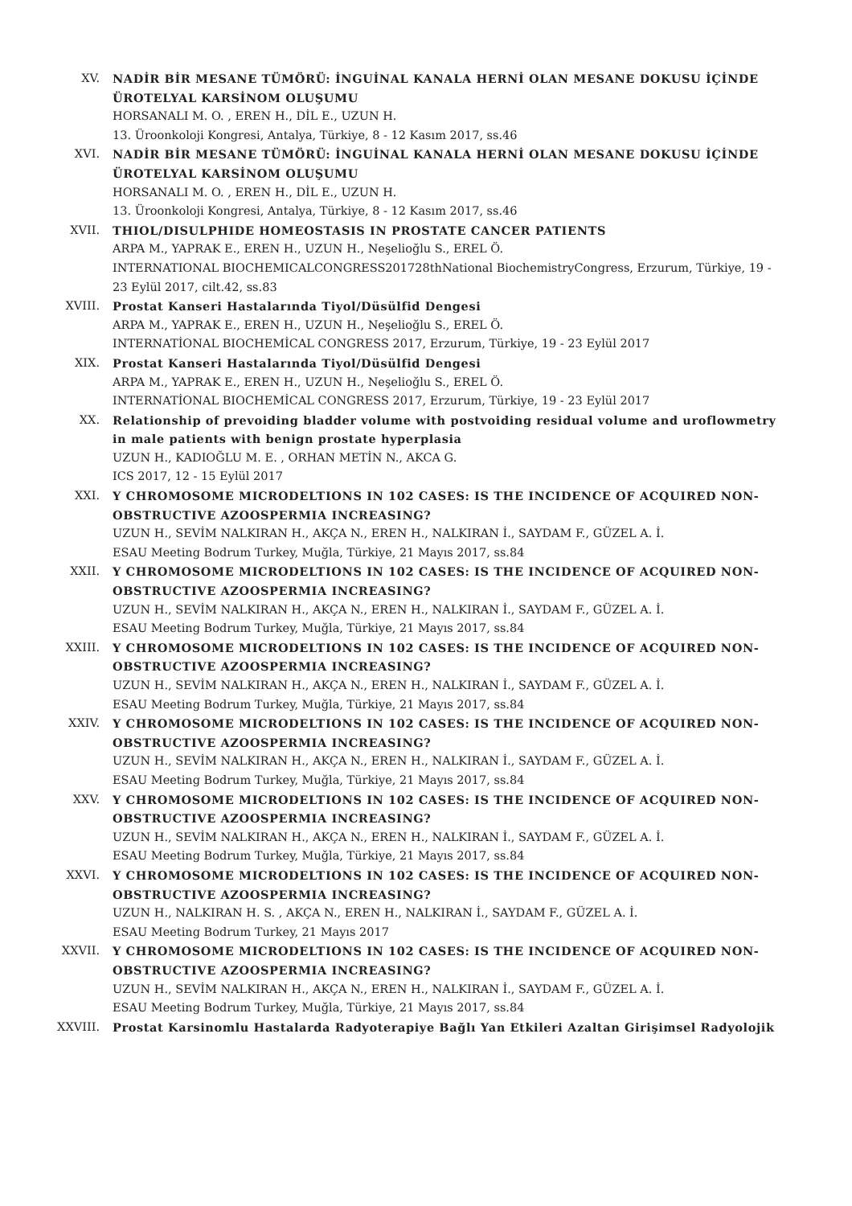XV. NADİR BİR MESANE TÜMÖRÜ: İNGUİNAL KANALA HERNİ OLAN MESANE DOKUSU İÇİNDE ÜROTELYAL KARSİNOM OLUŞUMU
HORSANALI M. O. , EREN H., DİL E., UZUN H.
13. Üroonkoloji Kongresi, Antalya, Türkiye, 8 - 12 Kasım 2017, ss.46
XVI. NADİR BİR MESANE TÜMÖRÜ: İNGUİNAL KANALA HERNİ OLAN MESANE DOKUSU İÇİNDE ÜROTELYAL KARSİNOM OLUŞUMU
HORSANALI M. O. , EREN H., DİL E., UZUN H.
13. Üroonkoloji Kongresi, Antalya, Türkiye, 8 - 12 Kasım 2017, ss.46
XVII. THIOL/DISULPHIDE HOMEOSTASIS IN PROSTATE CANCER PATIENTS
ARPA M., YAPRAK E., EREN H., UZUN H., Neşelioğlu S., EREL Ö.
INTERNATIONAL BIOCHEMICALCONGRESS201728thNational BiochemistryCongress, Erzurum, Türkiye, 19 - 23 Eylül 2017, cilt.42, ss.83
XVIII. Prostat Kanseri Hastalarında Tiyol/Düsülfid Dengesi
ARPA M., YAPRAK E., EREN H., UZUN H., Neşelioğlu S., EREL Ö.
INTERNATİONAL BIOCHEMİCAL CONGRESS 2017, Erzurum, Türkiye, 19 - 23 Eylül 2017
XIX. Prostat Kanseri Hastalarında Tiyol/Düsülfid Dengesi
ARPA M., YAPRAK E., EREN H., UZUN H., Neşelioğlu S., EREL Ö.
INTERNATİONAL BIOCHEMİCAL CONGRESS 2017, Erzurum, Türkiye, 19 - 23 Eylül 2017
XX. Relationship of prevoiding bladder volume with postvoiding residual volume and uroflowmetry in male patients with benign prostate hyperplasia
UZUN H., KADIOĞLU M. E. , ORHAN METİN N., AKCA G.
ICS 2017, 12 - 15 Eylül 2017
XXI. Y CHROMOSOME MICRODELTIONS IN 102 CASES: IS THE INCIDENCE OF ACQUIRED NON-OBSTRUCTIVE AZOOSPERMIA INCREASING?
UZUN H., SEVİM NALKIRAN H., AKÇA N., EREN H., NALKIRAN İ., SAYDAM F., GÜZEL A. İ.
ESAU Meeting Bodrum Turkey, Muğla, Türkiye, 21 Mayıs 2017, ss.84
XXII. Y CHROMOSOME MICRODELTIONS IN 102 CASES: IS THE INCIDENCE OF ACQUIRED NON-OBSTRUCTIVE AZOOSPERMIA INCREASING?
UZUN H., SEVİM NALKIRAN H., AKÇA N., EREN H., NALKIRAN İ., SAYDAM F., GÜZEL A. İ.
ESAU Meeting Bodrum Turkey, Muğla, Türkiye, 21 Mayıs 2017, ss.84
XXIII. Y CHROMOSOME MICRODELTIONS IN 102 CASES: IS THE INCIDENCE OF ACQUIRED NON-OBSTRUCTIVE AZOOSPERMIA INCREASING?
UZUN H., SEVİM NALKIRAN H., AKÇA N., EREN H., NALKIRAN İ., SAYDAM F., GÜZEL A. İ.
ESAU Meeting Bodrum Turkey, Muğla, Türkiye, 21 Mayıs 2017, ss.84
XXIV. Y CHROMOSOME MICRODELTIONS IN 102 CASES: IS THE INCIDENCE OF ACQUIRED NON-OBSTRUCTIVE AZOOSPERMIA INCREASING?
UZUN H., SEVİM NALKIRAN H., AKÇA N., EREN H., NALKIRAN İ., SAYDAM F., GÜZEL A. İ.
ESAU Meeting Bodrum Turkey, Muğla, Türkiye, 21 Mayıs 2017, ss.84
XXV. Y CHROMOSOME MICRODELTIONS IN 102 CASES: IS THE INCIDENCE OF ACQUIRED NON-OBSTRUCTIVE AZOOSPERMIA INCREASING?
UZUN H., SEVİM NALKIRAN H., AKÇA N., EREN H., NALKIRAN İ., SAYDAM F., GÜZEL A. İ.
ESAU Meeting Bodrum Turkey, Muğla, Türkiye, 21 Mayıs 2017, ss.84
XXVI. Y CHROMOSOME MICRODELTIONS IN 102 CASES: IS THE INCIDENCE OF ACQUIRED NON-OBSTRUCTIVE AZOOSPERMIA INCREASING?
UZUN H., NALKIRAN H. S. , AKÇA N., EREN H., NALKIRAN İ., SAYDAM F., GÜZEL A. İ.
ESAU Meeting Bodrum Turkey, 21 Mayıs 2017
XXVII. Y CHROMOSOME MICRODELTIONS IN 102 CASES: IS THE INCIDENCE OF ACQUIRED NON-OBSTRUCTIVE AZOOSPERMIA INCREASING?
UZUN H., SEVİM NALKIRAN H., AKÇA N., EREN H., NALKIRAN İ., SAYDAM F., GÜZEL A. İ.
ESAU Meeting Bodrum Turkey, Muğla, Türkiye, 21 Mayıs 2017, ss.84
XXVIII. Prostat Karsinomlu Hastalarda Radyoterapiye Bağlı Yan Etkileri Azaltan Girişimsel Radyolojik